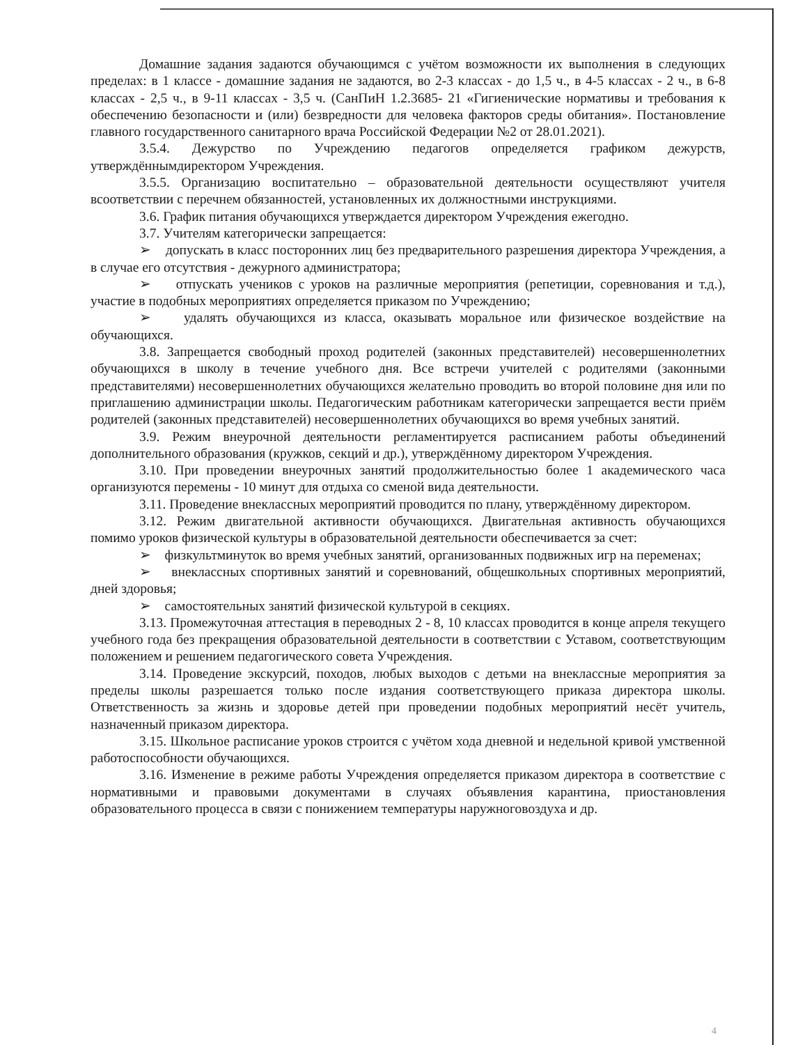Домашние задания задаются обучающимся с учётом возможности их выполнения в следующих пределах: в 1 классе - домашние задания не задаются, во 2-3 классах - до 1,5 ч., в 4-5 классах - 2 ч., в 6-8 классах - 2,5 ч., в 9-11 классах - 3,5 ч. (СанПиН 1.2.3685- 21 «Гигиенические нормативы и требования к обеспечению безопасности и (или) безвредности для человека факторов среды обитания». Постановление главного государственного санитарного врача Российской Федерации №2 от 28.01.2021).
3.5.4. Дежурство по Учреждению педагогов определяется графиком дежурств, утверждённымдиректором Учреждения.
3.5.5. Организацию воспитательно – образовательной деятельности осуществляют учителя всоответствии с перечнем обязанностей, установленных их должностными инструкциями.
3.6. График питания обучающихся утверждается директором Учреждения ежегодно.
3.7. Учителям категорически запрещается:
➢ допускать в класс посторонних лиц без предварительного разрешения директора Учреждения, а в случае его отсутствия - дежурного администратора;
➢ отпускать учеников с уроков на различные мероприятия (репетиции, соревнования и т.д.), участие в подобных мероприятиях определяется приказом по Учреждению;
➢ удалять обучающихся из класса, оказывать моральное или физическое воздействие на обучающихся.
3.8. Запрещается свободный проход родителей (законных представителей) несовершеннолетних обучающихся в школу в течение учебного дня. Все встречи учителей с родителями (законными представителями) несовершеннолетних обучающихся желательно проводить во второй половине дня или по приглашению администрации школы. Педагогическим работникам категорически запрещается вести приём родителей (законных представителей) несовершеннолетних обучающихся во время учебных занятий.
3.9. Режим внеурочной деятельности регламентируется расписанием работы объединений дополнительного образования (кружков, секций и др.), утверждённому директором Учреждения.
3.10. При проведении внеурочных занятий продолжительностью более 1 академического часа организуются перемены - 10 минут для отдыха со сменой вида деятельности.
3.11. Проведение внеклассных мероприятий проводится по плану, утверждённому директором.
3.12. Режим двигательной активности обучающихся. Двигательная активность обучающихся помимо уроков физической культуры в образовательной деятельности обеспечивается за счет:
➢ физкультминуток во время учебных занятий, организованных подвижных игр на переменах;
➢ внеклассных спортивных занятий и соревнований, общешкольных спортивных мероприятий, дней здоровья;
➢ самостоятельных занятий физической культурой в секциях.
3.13. Промежуточная аттестация в переводных 2 - 8, 10 классах проводится в конце апреля текущего учебного года без прекращения образовательной деятельности в соответствии с Уставом, соответствующим положением и решением педагогического совета Учреждения.
3.14. Проведение экскурсий, походов, любых выходов с детьми на внеклассные мероприятия за пределы школы разрешается только после издания соответствующего приказа директора школы. Ответственность за жизнь и здоровье детей при проведении подобных мероприятий несёт учитель, назначенный приказом директора.
3.15. Школьное расписание уроков строится с учётом хода дневной и недельной кривой умственной работоспособности обучающихся.
3.16. Изменение в режиме работы Учреждения определяется приказом директора в соответствие с нормативными и правовыми документами в случаях объявления карантина, приостановления образовательного процесса в связи с понижением температуры наружноговоздуха и др.
4